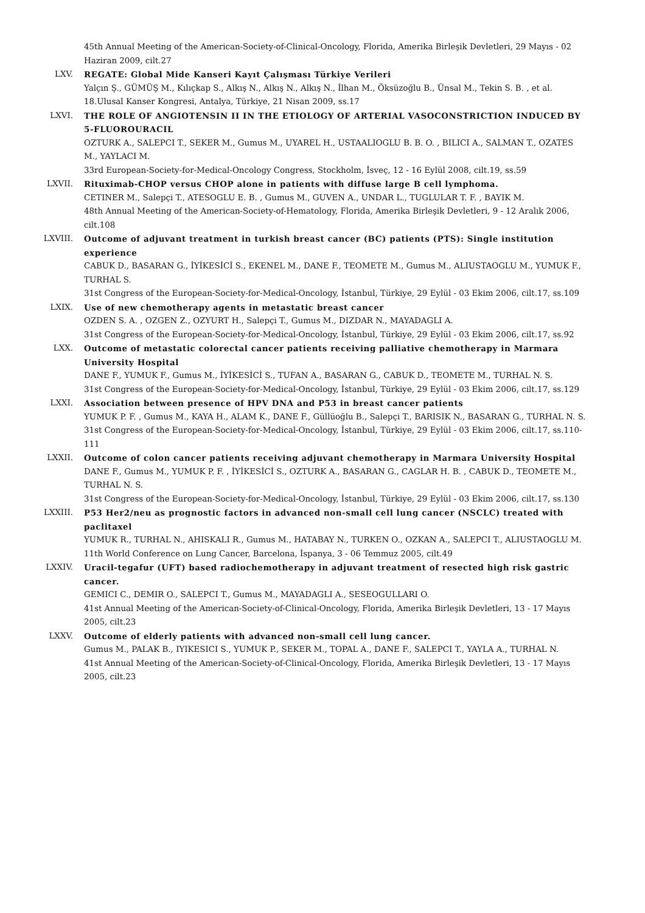45th Annual Meeting of the American-Society-of-Clinical-Oncology, Florida, Amerika Birleşik Devletleri, 29 Mayıs - 02 Haziran 2009, cilt.27
LXV. REGATE: Global Mide Kanseri Kayıt Çalışması Türkiye Verileri
Yalçın Ş., GÜMÜŞ M., Kılıçkap S., Alkış N., Alkış N., Alkış N., İlhan M., Öksüzoğlu B., Ünsal M., Tekin S. B. , et al.
18.Ulusal Kanser Kongresi, Antalya, Türkiye, 21 Nisan 2009, ss.17
LXVI. THE ROLE OF ANGIOTENSIN II IN THE ETIOLOGY OF ARTERIAL VASOCONSTRICTION INDUCED BY 5-FLUOROURACIL
OZTURK A., SALEPCI T., SEKER M., Gumus M., UYAREL H., USTAALIOGLU B. B. O. , BILICI A., SALMAN T., OZATES M., YAYLACI M.
33rd European-Society-for-Medical-Oncology Congress, Stockholm, İsveç, 12 - 16 Eylül 2008, cilt.19, ss.59
LXVII. Rituximab-CHOP versus CHOP alone in patients with diffuse large B cell lymphoma.
CETINER M., Salepçi T., ATESOGLU E. B. , Gumus M., GUVEN A., UNDAR L., TUGLULAR T. F. , BAYIK M.
48th Annual Meeting of the American-Society-of-Hematology, Florida, Amerika Birleşik Devletleri, 9 - 12 Aralık 2006, cilt.108
LXVIII. Outcome of adjuvant treatment in turkish breast cancer (BC) patients (PTS): Single institution experience
CABUK D., BASARAN G., İYİKESİCİ S., EKENEL M., DANE F., TEOMETE M., Gumus M., ALIUSTAOGLU M., YUMUK F., TURHAL S.
31st Congress of the European-Society-for-Medical-Oncology, İstanbul, Türkiye, 29 Eylül - 03 Ekim 2006, cilt.17, ss.109
LXIX. Use of new chemotherapy agents in metastatic breast cancer
OZDEN S. A. , OZGEN Z., OZYURT H., Salepçi T., Gumus M., DIZDAR N., MAYADAGLI A.
31st Congress of the European-Society-for-Medical-Oncology, İstanbul, Türkiye, 29 Eylül - 03 Ekim 2006, cilt.17, ss.92
LXX. Outcome of metastatic colorectal cancer patients receiving palliative chemotherapy in Marmara University Hospital
DANE F., YUMUK F., Gumus M., İYİKESİCİ S., TUFAN A., BASARAN G., CABUK D., TEOMETE M., TURHAL N. S.
31st Congress of the European-Society-for-Medical-Oncology, İstanbul, Türkiye, 29 Eylül - 03 Ekim 2006, cilt.17, ss.129
LXXI. Association between presence of HPV DNA and P53 in breast cancer patients
YUMUK P. F. , Gumus M., KAYA H., ALAM K., DANE F., Güllüoğlu B., Salepçi T., BARISIK N., BASARAN G., TURHAL N. S.
31st Congress of the European-Society-for-Medical-Oncology, İstanbul, Türkiye, 29 Eylül - 03 Ekim 2006, cilt.17, ss.110-111
LXXII. Outcome of colon cancer patients receiving adjuvant chemotherapy in Marmara University Hospital
DANE F., Gumus M., YUMUK P. F. , İYİKESİCİ S., OZTURK A., BASARAN G., CAGLAR H. B. , CABUK D., TEOMETE M., TURHAL N. S.
31st Congress of the European-Society-for-Medical-Oncology, İstanbul, Türkiye, 29 Eylül - 03 Ekim 2006, cilt.17, ss.130
LXXIII. P53 Her2/neu as prognostic factors in advanced non-small cell lung cancer (NSCLC) treated with paclitaxel
YUMUK R., TURHAL N., AHISKALI R., Gumus M., HATABAY N., TURKEN O., OZKAN A., SALEPCI T., ALIUSTAOGLU M.
11th World Conference on Lung Cancer, Barcelona, İspanya, 3 - 06 Temmuz 2005, cilt.49
LXXIV. Uracil-tegafur (UFT) based radiochemotherapy in adjuvant treatment of resected high risk gastric cancer.
GEMICI C., DEMIR O., SALEPCI T., Gumus M., MAYADAGLI A., SESEOGULLARI O.
41st Annual Meeting of the American-Society-of-Clinical-Oncology, Florida, Amerika Birleşik Devletleri, 13 - 17 Mayıs 2005, cilt.23
LXXV. Outcome of elderly patients with advanced non-small cell lung cancer.
Gumus M., PALAK B., IYIKESICI S., YUMUK P., SEKER M., TOPAL A., DANE F., SALEPCI T., YAYLA A., TURHAL N.
41st Annual Meeting of the American-Society-of-Clinical-Oncology, Florida, Amerika Birleşik Devletleri, 13 - 17 Mayıs 2005, cilt.23